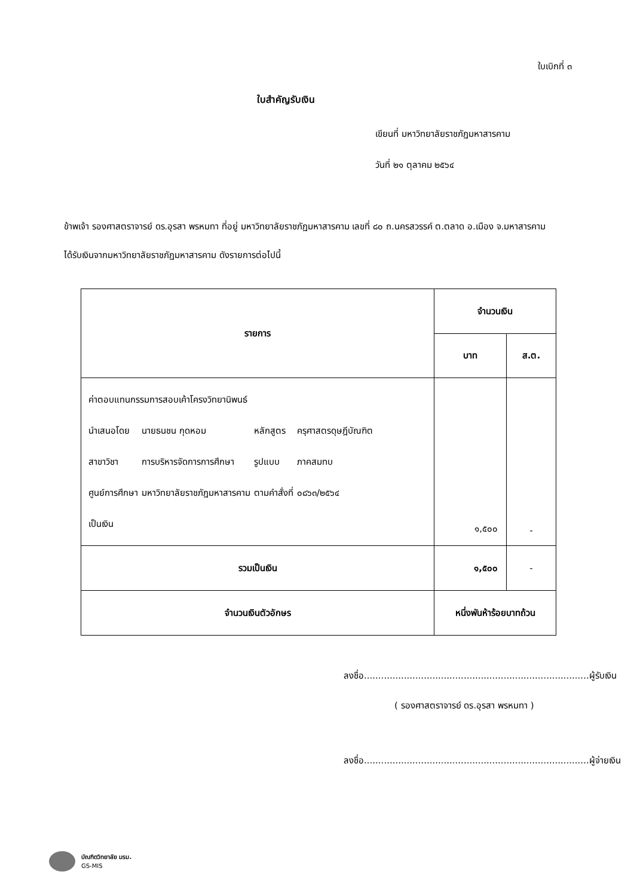ใบเบิกที่ ๓
ใบสำคัญรับเงิน
เขียนที่ มหาวิทยาลัยราชภัฏมหาสารคาม
วันที่ ๒๑ ตุลาคม ๒๕๖๔
ข้าพเจ้า รองศาสตราจารย์ ดร.อุรสา พรหมทา ที่อยู่ มหาวิทยาลัยราชภัฏมหาสารคาม เลขที่ ๘๐ ถ.นครสวรรค์ ต.ตลาด อ.เมือง จ.มหาสารคาม
ได้รับเงินจากมหาวิทยาลัยราชภัฏมหาสารคาม ดังรายการต่อไปนี้
| รายการ | จำนวนเงิน | |
| --- | --- | --- |
| | บาท | ส.ต. |
| ค่าตอบแทนกรรมการสอบเค้าโครงวิทยานิพนธ์ / นำเสนอโดย / นายธนชน กุดหอม / หลักสูตร / ครุศาสตรดุษฎีบัณฑิต / / สาขาวิชา / การบริหารจัดการการศึกษา / รูปแบบ / ภาคสมทบ / / ศูนย์การศึกษา / มหาวิทยาลัยราชภัฏมหาสารคาม / ตามคำสั่งที่ / ๐๘๖๓/๒๕๖๔ / เป็นเงิน | ๑,๕๐๐ | - |
| รวมเป็นเงิน | ๑,๕๐๐ | - |
| จำนวนเงินตัวอักษร | หนึ่งพันห้าร้อยบาทถ้วน | |
ลงชื่อ...............................................................................ผู้รับเงิน
( รองศาสตราจารย์ ดร.อุรสา พรหมทา )
ลงชื่อ...............................................................................ผู้จ่ายเงิน
บัณฑิตวิทยาลัย มรม.
GS-MIS